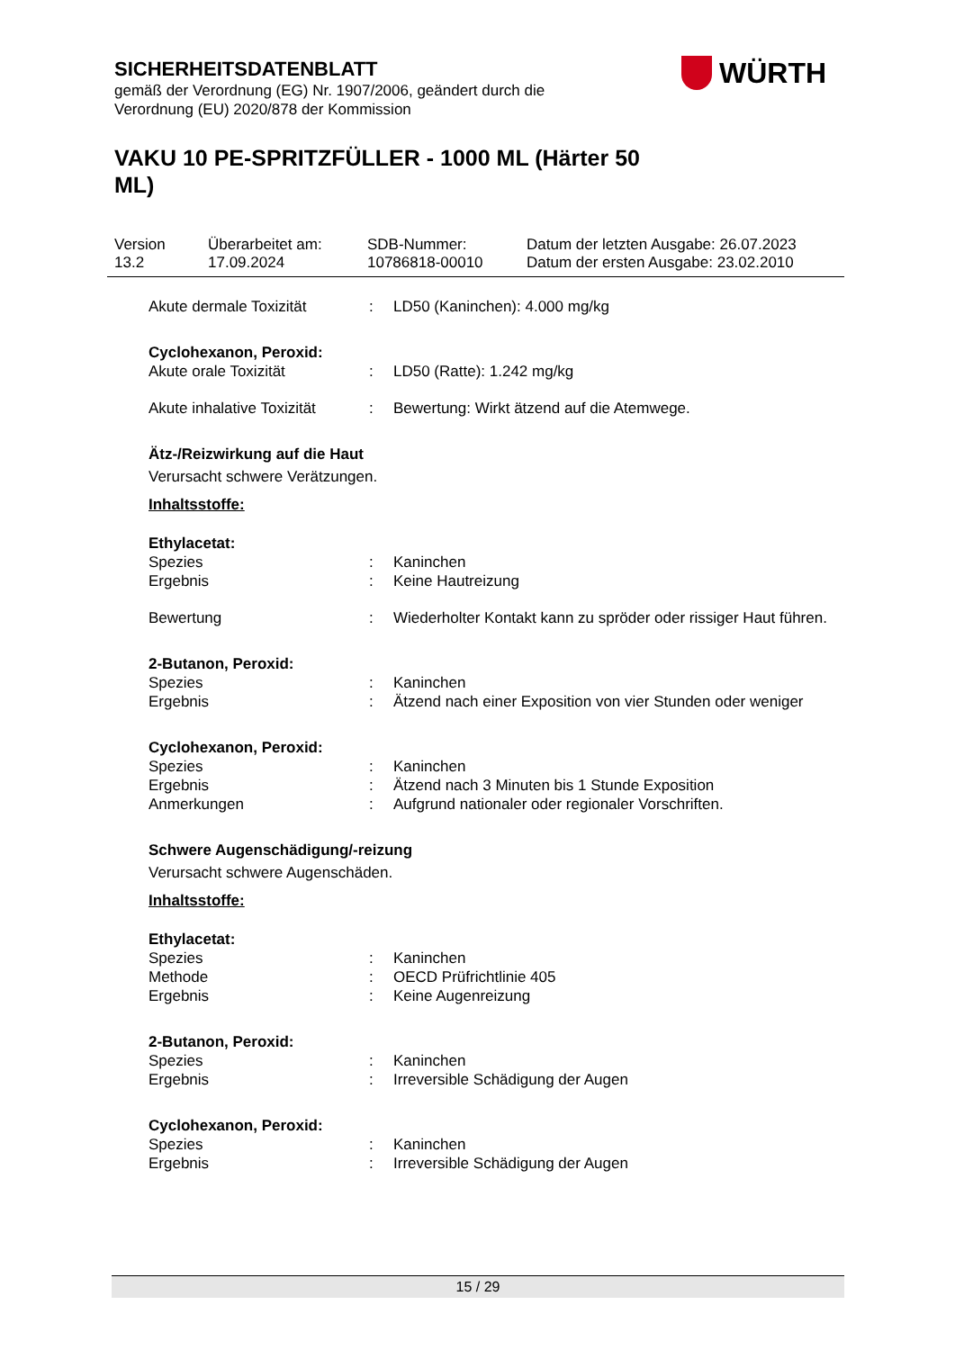SICHERHEITSDATENBLATT
gemäß der Verordnung (EG) Nr. 1907/2006, geändert durch die
Verordnung (EU) 2020/878 der Kommission
VAKU 10 PE-SPRITZFÜLLER - 1000 ML (Härter 50 ML)
WÜRTH
Version
13.2
Überarbeitet am:
17.09.2024
SDB-Nummer:
10786818-00010
Datum der letzten Ausgabe: 26.07.2023
Datum der ersten Ausgabe: 23.02.2010
Akute dermale Toxizität : LD50 (Kaninchen): 4.000 mg/kg
Cyclohexanon, Peroxid:
Akute orale Toxizität : LD50 (Ratte): 1.242 mg/kg
Akute inhalative Toxizität
: Bewertung: Wirkt ätzend auf die Atemwege.
Ätz-/Reizwirkung auf die Haut
Verursacht schwere Verätzungen.
Inhaltsstoffe:
Ethylacetat:
Spezies : Kaninchen
Ergebnis : Keine Hautreizung
Bewertung : Wiederholter Kontakt kann zu spröder oder rissiger Haut führen.
2-Butanon, Peroxid:
Spezies : Kaninchen
Ergebnis : Ätzend nach einer Exposition von vier Stunden oder weniger
Cyclohexanon, Peroxid:
Spezies : Kaninchen
Ergebnis : Ätzend nach 3 Minuten bis 1 Stunde Exposition
Anmerkungen : Aufgrund nationaler oder regionaler Vorschriften.
Schwere Augenschädigung/-reizung
Verursacht schwere Augenschäden.
Inhaltsstoffe:
Ethylacetat:
Spezies : Kaninchen
Methode : OECD Prüfrichtlinie 405
Ergebnis : Keine Augenreizung
2-Butanon, Peroxid:
Spezies : Kaninchen
Ergebnis : Irreversible Schädigung der Augen
Cyclohexanon, Peroxid:
Spezies : Kaninchen
Ergebnis : Irreversible Schädigung der Augen
15 / 29